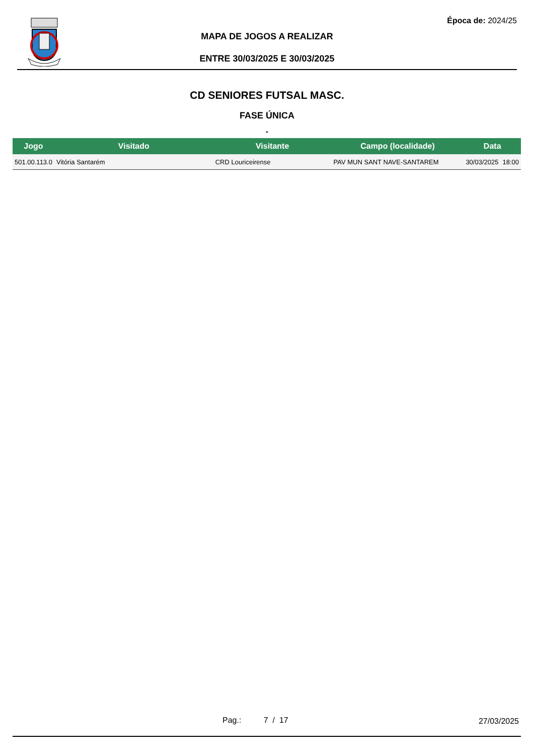Época de: 2024/25
MAPA DE JOGOS A REALIZAR
ENTRE 30/03/2025 E 30/03/2025
CD SENIORES FUTSAL MASC.
FASE ÚNICA
-
| Jogo | Visitado | Visitante | Campo (localidade) | Data | |
| --- | --- | --- | --- | --- | --- |
| 501.00.113.0 | Vitória Santarém | CRD Louriceirense | PAV MUN SANT NAVE-SANTAREM | 30/03/2025 | 18:00 |
Pag.: 7 / 17 27/03/2025